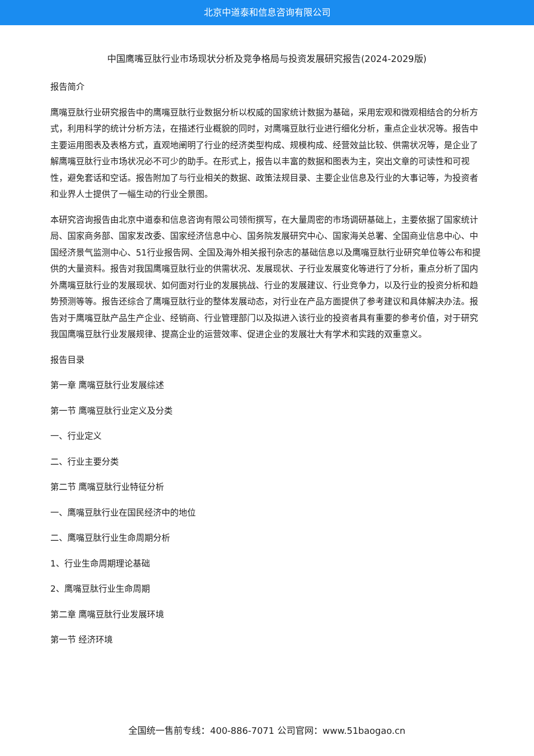北京中道泰和信息咨询有限公司
中国鹰嘴豆肽行业市场现状分析及竞争格局与投资发展研究报告(2024-2029版)
报告简介
鹰嘴豆肽行业研究报告中的鹰嘴豆肽行业数据分析以权威的国家统计数据为基础，采用宏观和微观相结合的分析方式，利用科学的统计分析方法，在描述行业概貌的同时，对鹰嘴豆肽行业进行细化分析，重点企业状况等。报告中主要运用图表及表格方式，直观地阐明了行业的经济类型构成、规模构成、经营效益比较、供需状况等，是企业了解鹰嘴豆肽行业市场状况必不可少的助手。在形式上，报告以丰富的数据和图表为主，突出文章的可读性和可视性，避免套话和空话。报告附加了与行业相关的数据、政策法规目录、主要企业信息及行业的大事记等，为投资者和业界人士提供了一幅生动的行业全景图。
本研究咨询报告由北京中道泰和信息咨询有限公司领衔撰写，在大量周密的市场调研基础上，主要依据了国家统计局、国家商务部、国家发改委、国家经济信息中心、国务院发展研究中心、国家海关总署、全国商业信息中心、中国经济景气监测中心、51行业报告网、全国及海外相关报刊杂志的基础信息以及鹰嘴豆肽行业研究单位等公布和提供的大量资料。报告对我国鹰嘴豆肽行业的供需状况、发展现状、子行业发展变化等进行了分析，重点分析了国内外鹰嘴豆肽行业的发展现状、如何面对行业的发展挑战、行业的发展建议、行业竞争力，以及行业的投资分析和趋势预测等等。报告还综合了鹰嘴豆肽行业的整体发展动态，对行业在产品方面提供了参考建议和具体解决办法。报告对于鹰嘴豆肽产品生产企业、经销商、行业管理部门以及拟进入该行业的投资者具有重要的参考价值，对于研究我国鹰嘴豆肽行业发展规律、提高企业的运营效率、促进企业的发展壮大有学术和实践的双重意义。
报告目录
第一章 鹰嘴豆肽行业发展综述
第一节 鹰嘴豆肽行业定义及分类
一、行业定义
二、行业主要分类
第二节 鹰嘴豆肽行业特征分析
一、鹰嘴豆肽行业在国民经济中的地位
二、鹰嘴豆肽行业生命周期分析
1、行业生命周期理论基础
2、鹰嘴豆肽行业生命周期
第二章 鹰嘴豆肽行业发展环境
第一节 经济环境
全国统一售前专线：400-886-7071 公司官网：www.51baogao.cn